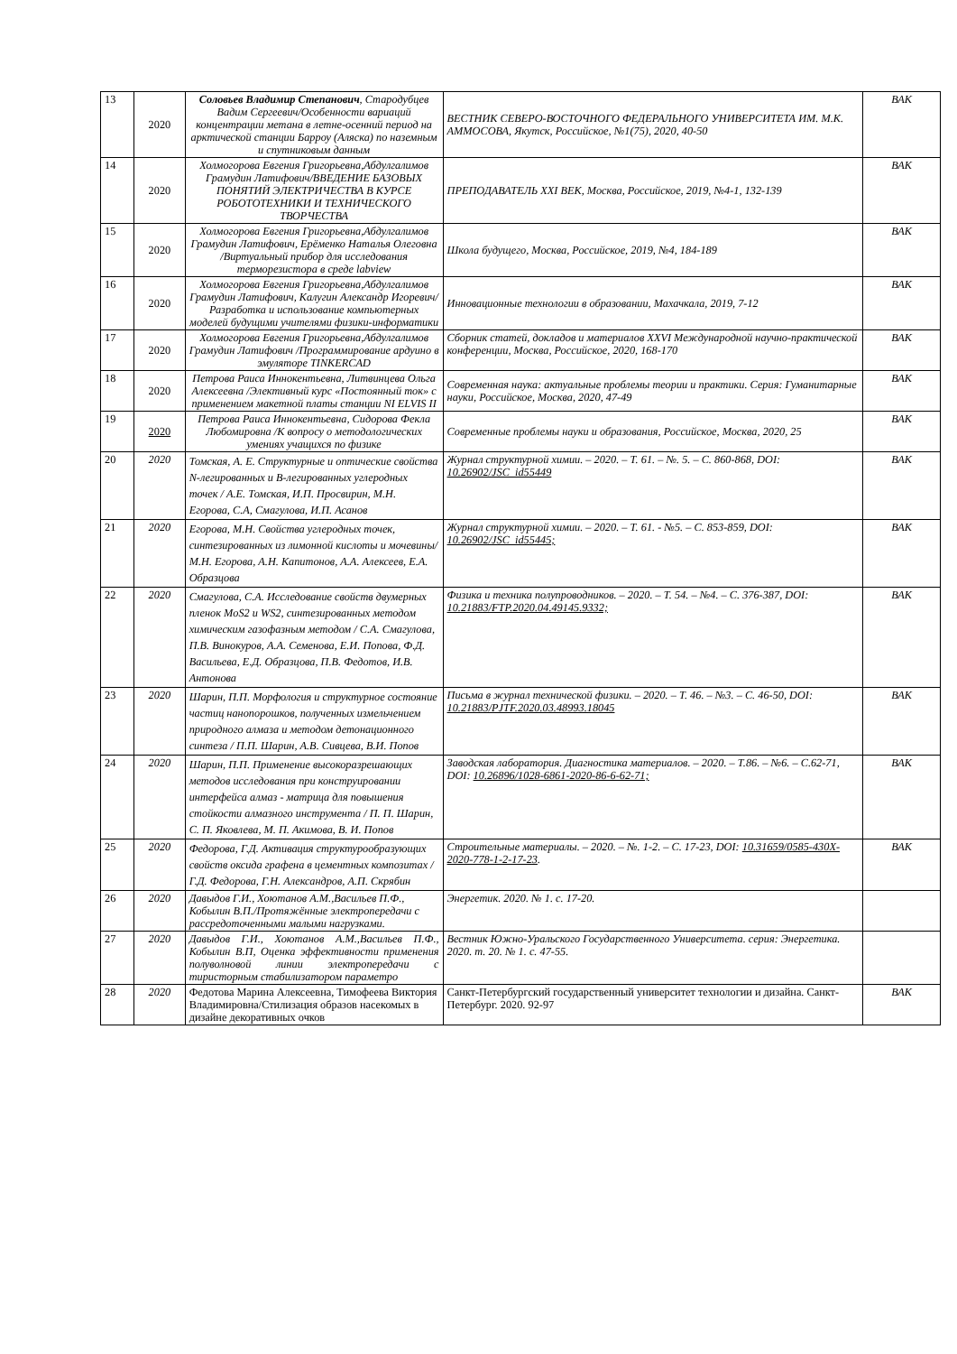| 13 | 2020 | Соловьев Владимир Степанович , Стародубцев Вадим Сергеевич/Особенности вариаций концентрации метана в летне-осенний период на арктической станции Барроу (Аляска) по наземным и спутниковым данным | ВЕСТНИК СЕВЕРО-ВОСТОЧНОГО ФЕДЕРАЛЬНОГО УНИВЕРСИТЕТА ИМ. М.К. АММОСОВА, Якутск, Российское, №1(75), 2020, 40-50 | ВАК |
| 14 | 2020 | Холмогорова Евгения Григорьевна,Абдулгалимов Грамудин Латифович/ВВЕДЕНИЕ БАЗОВЫХ ПОНЯТИЙ ЭЛЕКТРИЧЕСТВА В КУРСЕ РОБОТОТЕХНИКИ И ТЕХНИЧЕСКОГО ТВОРЧЕСТВА | ПРЕПОДАВАТЕЛЬ XXI ВЕК, Москва, Российское, 2019, №4-1, 132-139 | ВАК |
| 15 | 2020 | Холмогорова Евгения Григорьевна,Абдулгалимов Грамудин Латифович, Ерёменко Наталья Олеговна /Виртуальный прибор для исследования терморезистора в среде labview | Школа будущего, Москва, Российское, 2019, №4, 184-189 | ВАК |
| 16 | 2020 | Холмогорова Евгения Григорьевна,Абдулгалимов Грамудин Латифович, Калугин Александр Игоревич/Разработка и использование компьютерных моделей будущими учителями физики-информатики | Инновационные технологии в образовании, Махачкала, 2019, 7-12 | ВАК |
| 17 | 2020 | Холмогорова Евгения Григорьевна,Абдулгалимов Грамудин Латифович /Программирование ардуино в эмуляторе TINKERCAD | Сборник статей, докладов и материалов XXVI Международной научно-практической конференции, Москва, Российское, 2020, 168-170 | ВАК |
| 18 | 2020 | Петрова Раиса Иннокентьевна, Литвинцева Ольга Алексеевна /Элективный курс «Постоянный ток» с применением макетной платы станции NI ELVIS II | Современная наука: актуальные проблемы теории и практики. Серия: Гуманитарные науки, Российское, Москва, 2020, 47-49 | ВАК |
| 19 | 2020 | Петрова Раиса Иннокентьевна, Сидорова Фекла Любомировна /К вопросу о методологических умениях учащихся по физике | Современные проблемы науки и образования, Российское, Москва, 2020, 25 | ВАК |
| 20 | 2020 | Томская, А. Е. Структурные и оптические свойства N-легированных и B-легированных углеродных точек / А.Е. Томская, И.П. Просвирин, М.Н. Егорова, С.А, Смагулова, И.П. Асанов | Журнал структурной химии. – 2020. – Т. 61. – №. 5. – С. 860-868, DOI: 10.26902/JSC_id55449 | ВАК |
| 21 | 2020 | Егорова, М.Н. Свойства углеродных точек, синтезированных из лимонной кислоты и мочевины/ М.Н. Егорова, А.Н. Капитонов, А.А. Алексеев, Е.А. Образцова | Журнал структурной химии. – 2020. – Т. 61. - №5. – С. 853-859, DOI: 10.26902/JSC_id55445; | ВАК |
| 22 | 2020 | Смагулова, С.А. Исследование свойств двумерных пленок MoS2 и WS2, синтезированных методом химическим газофазным методом / С.А. Смагулова, П.В. Винокуров, А.А. Семенова, Е.И. Попова, Ф.Д. Васильева, Е.Д. Образцова, П.В. Федотов, И.В. Антонова | Физика и техника полупроводников. – 2020. – Т. 54. – №4. – С. 376-387, DOI: 10.21883/FTP.2020.04.49145.9332; | ВАК |
| 23 | 2020 | Шарин, П.П. Морфология и структурное состояние частиц нанопорошков, полученных измельчением природного алмаза и методом детонационного синтеза / П.П. Шарин, А.В. Сивцева, В.И. Попов | Письма в журнал технической физики. – 2020. – Т. 46. – №3. – С. 46-50, DOI: 10.21883/PJTF.2020.03.48993.18045 | ВАК |
| 24 | 2020 | Шарин, П.П. Применение высокоразрешающих методов исследования при конструировании интерфейса алмаз - матрица для повышения стойкости алмазного инструмента / П. П. Шарин, С. П. Яковлева, М. П. Акимова, В. И. Попов | Заводская лаборатория. Диагностика материалов. – 2020. – Т.86. – №6. – С.62-71, DOI: 10.26896/1028-6861-2020-86-6-62-71; | ВАК |
| 25 | 2020 | Федорова, Г.Д. Активация структурообразующих свойств оксида графена в цементных композитах / Г.Д. Федорова, Г.Н. Александров, А.П. Скрябин | Строительные материалы. – 2020. – №. 1-2. – С. 17-23, DOI: 10.31659/0585-430X-2020-778-1-2-17-23 . | ВАК |
| 26 | 2020 | Давыдов Г.И., Хоютанов А.М.,Васильев П.Ф., Кобылин В.П./Протяжённые электропередачи с рассредоточенными малыми нагрузками. | Энергетик. 2020. № 1. с. 17-20. | |
| 27 | 2020 | Давыдов Г.И., Хоютанов А.М.,Васильев П.Ф., Кобылин В.П, Оценка эффективности применения полуволновой линии электропередачи с тиристорным стабилизатором параметро | Вестник Южно-Уральского Государственного Университета. серия: Энергетика. 2020. т. 20. № 1. с. 47-55. | |
| 28 | 2020 | Федотова Марина Алексеевна, Тимофеева Виктория Владимировна/Стилизация образов насекомых в дизайне декоративных очков | Санкт-Петербургский государственный университет технологии и дизайна. Санкт-Петербург. 2020. 92-97 | ВАК |